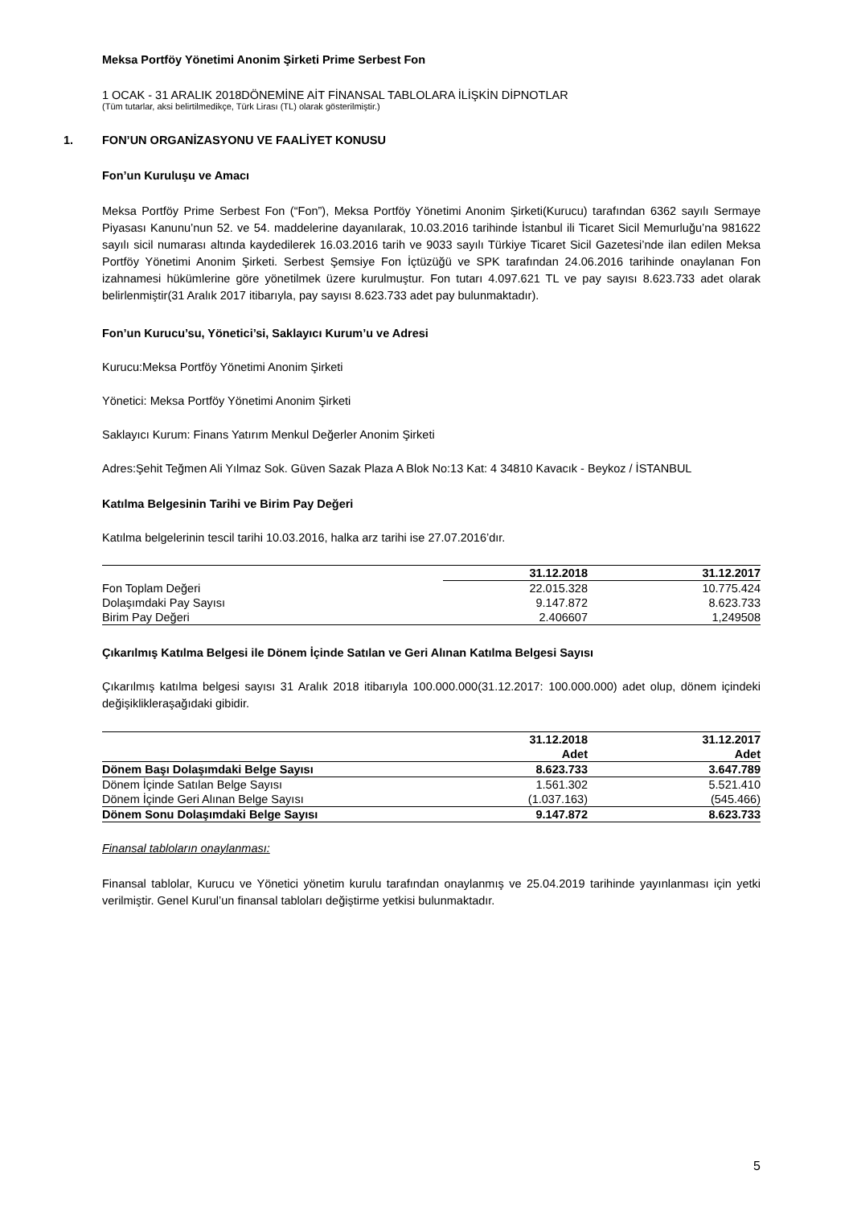Meksa Portföy Yönetimi Anonim Şirketi Prime Serbest Fon
1 OCAK - 31 ARALIK 2018DÖNEMİNE AİT FİNANSAL TABLOLARA İLİŞKİN DİPNOTLAR
(Tüm tutarlar, aksi belirtilmedikçe, Türk Lirası (TL) olarak gösterilmiştir.)
1. FON’UN ORGANİZASYONU VE FAALİYET KONUSU
Fon’un Kuruluşu ve Amacı
Meksa Portföy Prime Serbest Fon (“Fon”), Meksa Portföy Yönetimi Anonim Şirketi(Kurucu) tarafından 6362 sayılı Sermaye Piyasası Kanunu’nun 52. ve 54. maddelerine dayanılarak, 10.03.2016 tarihinde İstanbul ili Ticaret Sicil Memurluğu’na 981622 sayılı sicil numarası altında kaydedilerek 16.03.2016 tarih ve 9033 sayılı Türkiye Ticaret Sicil Gazetesi’nde ilan edilen Meksa Portföy Yönetimi Anonim Şirketi. Serbest Şemsiye Fon İçtüzüğü ve SPK tarafından 24.06.2016 tarihinde onaylanan Fon izahnamesi hükümlerine göre yönetilmek üzere kurulmuştur. Fon tutarı 4.097.621 TL ve pay sayısı 8.623.733 adet olarak belirlenmiştir(31 Aralık 2017 itibarıyla, pay sayısı 8.623.733 adet pay bulunmaktadır).
Fon’un Kurucu’su, Yönetici’si, Saklayıcı Kurum’u ve Adresi
Kurucu:Meksa Portföy Yönetimi Anonim Şirketi
Yönetici: Meksa Portföy Yönetimi Anonim Şirketi
Saklayıcı Kurum: Finans Yatırım Menkul Değerler Anonim Şirketi
Adres:Şehit Teğmen Ali Yılmaz Sok. Güven Sazak Plaza A Blok No:13 Kat: 4 34810 Kavacık - Beykoz / İSTANBUL
Katılma Belgesinin Tarihi ve Birim Pay Değeri
Katılma belgelerinin tescil tarihi 10.03.2016, halka arz tarihi ise 27.07.2016’dır.
| | 31.12.2018 | 31.12.2017 |
| --- | --- | --- |
| Fon Toplam Değeri | 22.015.328 | 10.775.424 |
| Dolaşımdaki Pay Sayısı | 9.147.872 | 8.623.733 |
| Birim Pay Değeri | 2.406607 | 1,249508 |
Çıkarılmış Katılma Belgesi ile Dönem İçinde Satılan ve Geri Alınan Katılma Belgesi Sayısı
Çıkarılmış katılma belgesi sayısı 31 Aralık 2018 itibarıyla 100.000.000(31.12.2017: 100.000.000) adet olup, dönem içindeki değişikliklerаşağıdaki gibidir.
| | 31.12.2018 | 31.12.2017 |
| --- | --- | --- |
| | Adet | Adet |
| Dönem Başı Dolaşımdaki Belge Sayısı | 8.623.733 | 3.647.789 |
| Dönem İçinde Satılan Belge Sayısı | 1.561.302 | 5.521.410 |
| Dönem İçinde Geri Alınan Belge Sayısı | (1.037.163) | (545.466) |
| Dönem Sonu Dolaşımdaki Belge Sayısı | 9.147.872 | 8.623.733 |
Finansal tabloların onaylanması:
Finansal tablolar, Kurucu ve Yönetici yönetim kurulu tarafından onaylanmış ve 25.04.2019 tarihinde yayınlanması için yetki verilmiştir. Genel Kurul’un finansal tabloları değiştirme yetkisi bulunmaktadır.
5